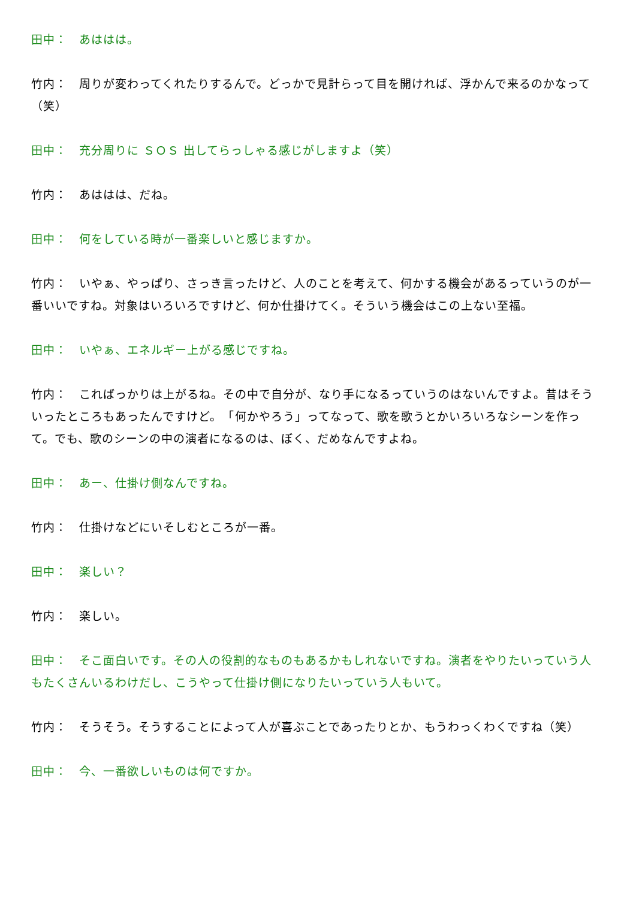田中：　あははは。
竹内：　周りが変わってくれたりするんで。どっかで見計らって目を開ければ、浮かんで来るのかなって（笑）
田中：　充分周りに ＳＯＳ 出してらっしゃる感じがしますよ（笑）
竹内：　あははは、だね。
田中：　何をしている時が一番楽しいと感じますか。
竹内：　いやぁ、やっぱり、さっき言ったけど、人のことを考えて、何かする機会があるっていうのが一番いいですね。対象はいろいろですけど、何か仕掛けてく。そういう機会はこの上ない至福。
田中：　いやぁ、エネルギー上がる感じですね。
竹内：　こればっかりは上がるね。その中で自分が、なり手になるっていうのはないんですよ。昔はそういったところもあったんですけど。　「何かやろう」ってなって、歌を歌うとかいろいろなシーンを作って。でも、歌のシーンの中の演者になるのは、ぼく、だめなんですよね。
田中：　あー、仕掛け側なんですね。
竹内：　仕掛けなどにいそしむところが一番。
田中：　楽しい？
竹内：　楽しい。
田中：　そこ面白いです。その人の役割的なものもあるかもしれないですね。演者をやりたいっていう人もたくさんいるわけだし、こうやって仕掛け側になりたいっていう人もいて。
竹内：　そうそう。そうすることによって人が喜ぶことであったりとか、もうわっくわくですね（笑）
田中：　今、一番欲しいものは何ですか。